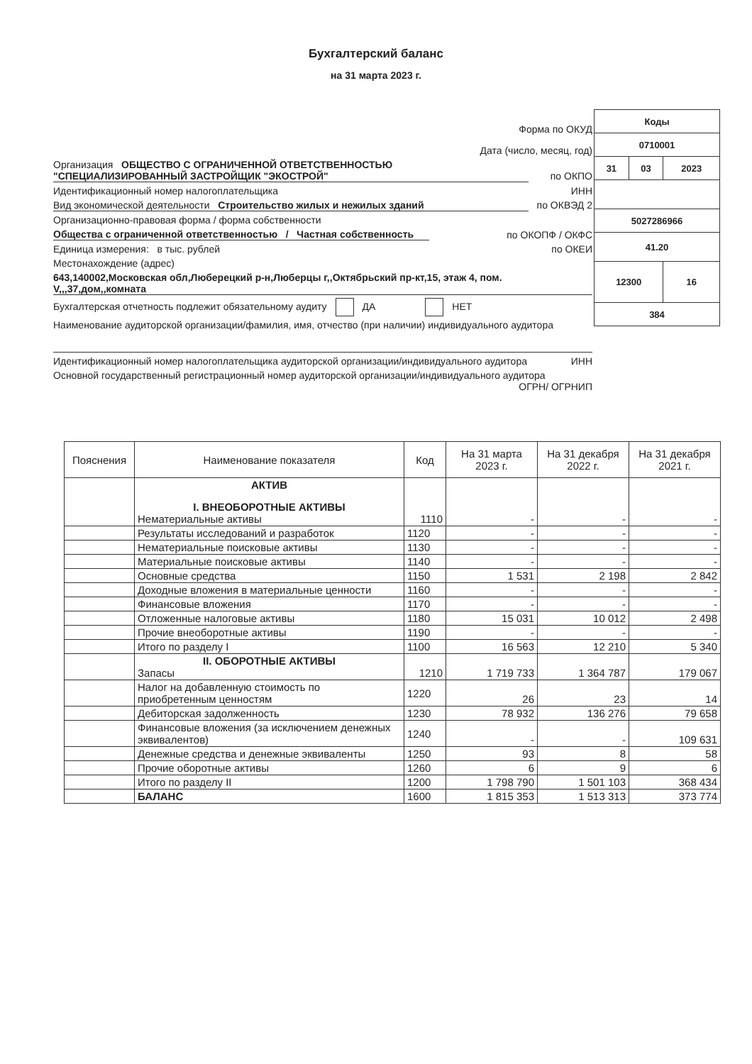Бухгалтерский баланс
на 31 марта 2023 г.
| Коды | | |
| 0710001 | | |
| 31 | 03 | 2023 |
| 5027286966 | | |
| 41.20 | | |
| 12300 | | 16 |
| 384 | | |
Форма по ОКУД
Дата (число, месяц, год)
Организация ОБЩЕСТВО С ОГРАНИЧЕННОЙ ОТВЕТСТВЕННОСТЬЮ "СПЕЦИАЛИЗИРОВАННЫЙ ЗАСТРОЙЩИК "ЭКОСТРОЙ" по ОКПО
Идентификационный номер налогоплательщика ИНН
Вид экономической деятельности Строительство жилых и нежилых зданий по ОКВЭД 2
Организационно-правовая форма / форма собственности
Общества с ограниченной ответственностью / Частная собственность
по ОКОПФ / ОКФС
Единица измерения: в тыс. рублей по ОКЕИ
Местонахождение (адрес)
643,140002,Московская обл,Люберецкий р-н,Люберцы г,,Октябрьский пр-кт,15, этаж 4, пом. V,,,37,дом,,комната
Бухгалтерская отчетность подлежит обязательному аудиту ДА НЕТ
Наименование аудиторской организации/фамилия, имя, отчество (при наличии) индивидуального аудитора
Идентификационный номер налогоплательщика аудиторской организации/индивидуального аудитора ИНН
Основной государственный регистрационный номер аудиторской организации/индивидуального аудитора ОГРН/ ОГРНИП
| Пояснения | Наименование показателя | Код | На 31 марта 2023 г. | На 31 декабря 2022 г. | На 31 декабря 2021 г. |
| --- | --- | --- | --- | --- | --- |
| | АКТИВ I. ВНЕОБОРОТНЫЕ АКТИВЫ Нематериальные активы | 1110 | - | - | - |
| | Результаты исследований и разработок | 1120 | - | - | - |
| | Нематериальные поисковые активы | 1130 | - | - | - |
| | Материальные поисковые активы | 1140 | - | - | - |
| | Основные средства | 1150 | 1 531 | 2 198 | 2 842 |
| | Доходные вложения в материальные ценности | 1160 | - | - | - |
| | Финансовые вложения | 1170 | - | - | - |
| | Отложенные налоговые активы | 1180 | 15 031 | 10 012 | 2 498 |
| | Прочие внеоборотные активы | 1190 | - | - | - |
| | Итого по разделу I | 1100 | 16 563 | 12 210 | 5 340 |
| | II. ОБОРОТНЫЕ АКТИВЫ Запасы | 1210 | 1 719 733 | 1 364 787 | 179 067 |
| | Налог на добавленную стоимость по приобретенным ценностям | 1220 | 26 | 23 | 14 |
| | Дебиторская задолженность | 1230 | 78 932 | 136 276 | 79 658 |
| | Финансовые вложения (за исключением денежных эквивалентов) | 1240 | - | - | 109 631 |
| | Денежные средства и денежные эквиваленты | 1250 | 93 | 8 | 58 |
| | Прочие оборотные активы | 1260 | 6 | 9 | 6 |
| | Итого по разделу II | 1200 | 1 798 790 | 1 501 103 | 368 434 |
| | БАЛАНС | 1600 | 1 815 353 | 1 513 313 | 373 774 |